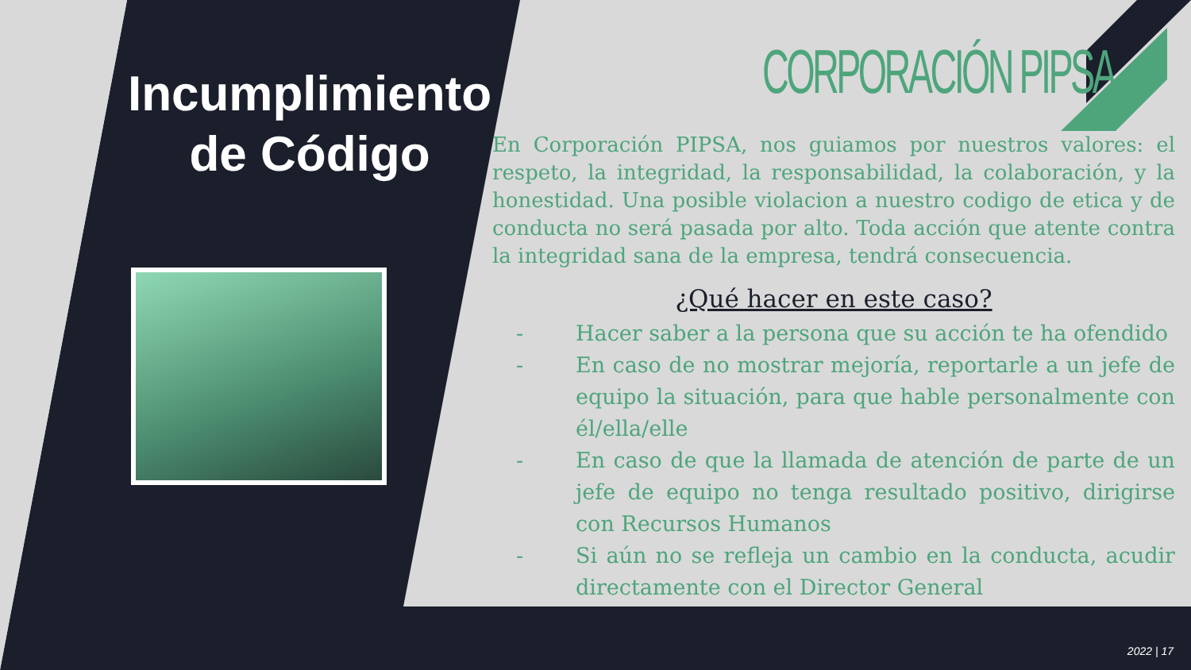Incumplimiento de Código
CORPORACIÓN PIPSA
En Corporación PIPSA, nos guiamos por nuestros valores: el respeto, la integridad, la responsabilidad, la colaboración, y la honestidad. Una posible violacion a nuestro codigo de etica y de conducta no será pasada por alto. Toda acción que atente contra la integridad sana de la empresa, tendrá consecuencia.
¿Qué hacer en este caso?
- Hacer saber a la persona que su acción te ha ofendido
- En caso de no mostrar mejoría, reportarle a un jefe de equipo la situación, para que hable personalmente con él/ella/elle
- En caso de que la llamada de atención de parte de un jefe de equipo no tenga resultado positivo, dirigirse con Recursos Humanos
- Si aún no se refleja un cambio en la conducta, acudir directamente con el Director General
2022 | 17